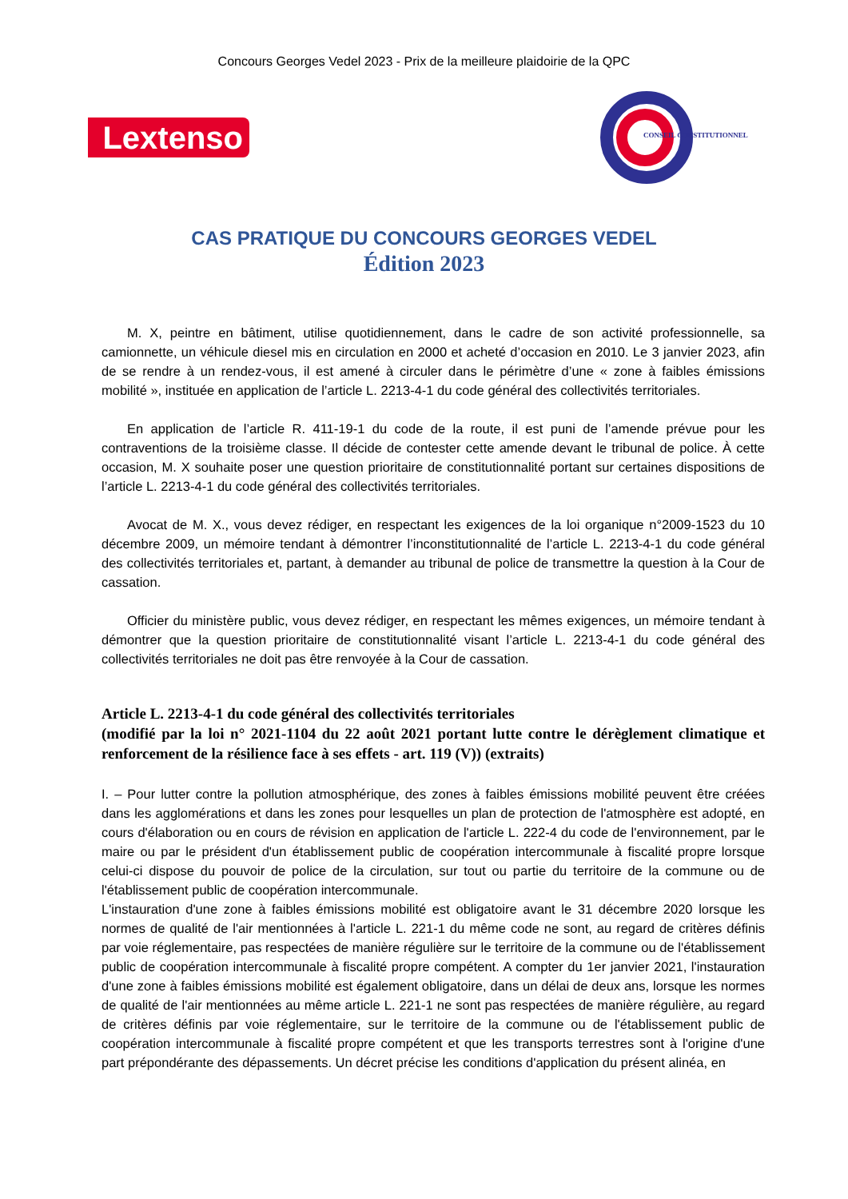Concours Georges Vedel 2023 - Prix de la meilleure plaidoirie de la QPC
Lextenso
CONSEIL CONSTITUTIONNEL
CAS PRATIQUE DU CONCOURS GEORGES VEDEL
Édition 2023
M. X, peintre en bâtiment, utilise quotidiennement, dans le cadre de son activité professionnelle, sa camionnette, un véhicule diesel mis en circulation en 2000 et acheté d’occasion en 2010. Le 3 janvier 2023, afin de se rendre à un rendez-vous, il est amené à circuler dans le périmètre d’une « zone à faibles émissions mobilité », instituée en application de l’article L. 2213-4-1 du code général des collectivités territoriales.
En application de l’article R. 411-19-1 du code de la route, il est puni de l’amende prévue pour les contraventions de la troisième classe. Il décide de contester cette amende devant le tribunal de police. À cette occasion, M. X souhaite poser une question prioritaire de constitutionnalité portant sur certaines dispositions de l’article L. 2213-4-1 du code général des collectivités territoriales.
Avocat de M. X., vous devez rédiger, en respectant les exigences de la loi organique n°2009-1523 du 10 décembre 2009, un mémoire tendant à démontrer l’inconstitutionnalité de l’article L. 2213-4-1 du code général des collectivités territoriales et, partant, à demander au tribunal de police de transmettre la question à la Cour de cassation.
Officier du ministère public, vous devez rédiger, en respectant les mêmes exigences, un mémoire tendant à démontrer que la question prioritaire de constitutionnalité visant l’article L. 2213-4-1 du code général des collectivités territoriales ne doit pas être renvoyée à la Cour de cassation.
Article L. 2213-4-1 du code général des collectivités territoriales
(modifié par la loi n° 2021-1104 du 22 août 2021 portant lutte contre le dérèglement climatique et renforcement de la résilience face à ses effets - art. 119 (V)) (extraits)
I. – Pour lutter contre la pollution atmosphérique, des zones à faibles émissions mobilité peuvent être créées dans les agglomérations et dans les zones pour lesquelles un plan de protection de l'atmosphère est adopté, en cours d'élaboration ou en cours de révision en application de l'article L. 222-4 du code de l'environnement, par le maire ou par le président d'un établissement public de coopération intercommunale à fiscalité propre lorsque celui-ci dispose du pouvoir de police de la circulation, sur tout ou partie du territoire de la commune ou de l'établissement public de coopération intercommunale.
L'instauration d'une zone à faibles émissions mobilité est obligatoire avant le 31 décembre 2020 lorsque les normes de qualité de l'air mentionnées à l'article L. 221-1 du même code ne sont, au regard de critères définis par voie réglementaire, pas respectées de manière régulière sur le territoire de la commune ou de l'établissement public de coopération intercommunale à fiscalité propre compétent. A compter du 1er janvier 2021, l'instauration d'une zone à faibles émissions mobilité est également obligatoire, dans un délai de deux ans, lorsque les normes de qualité de l'air mentionnées au même article L. 221-1 ne sont pas respectées de manière régulière, au regard de critères définis par voie réglementaire, sur le territoire de la commune ou de l'établissement public de coopération intercommunale à fiscalité propre compétent et que les transports terrestres sont à l'origine d'une part prépondérante des dépassements. Un décret précise les conditions d'application du présent alinéa, en